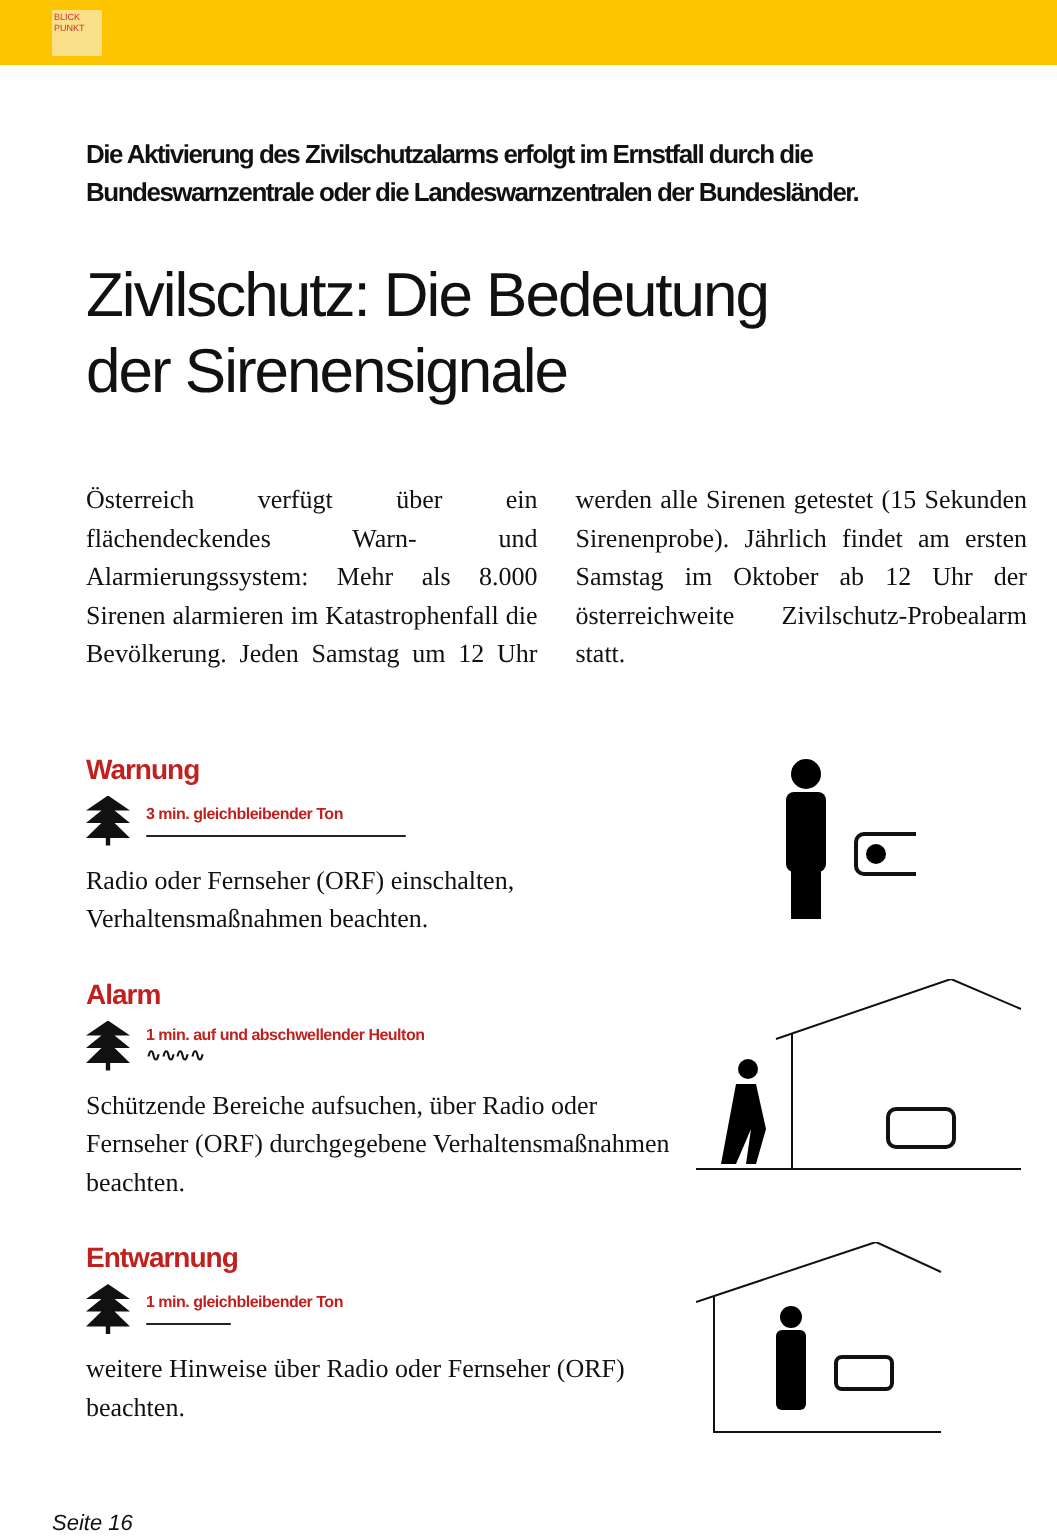BLICK
PUNKT
Die Aktivierung des Zivilschutzalarms erfolgt im Ernstfall durch die Bundeswarnzentrale oder die Landeswarnzentralen der Bundesländer.
Zivilschutz: Die Bedeutung
der Sirenensignale
Österreich verfügt über ein flächendeckendes Warn- und Alarmierungssystem: Mehr als 8.000 Sirenen alarmieren im Katastrophenfall die Bevölkerung. Jeden Samstag um 12 Uhr werden alle Sirenen getestet (15 Sekunden Sirenenprobe). Jährlich findet am ersten Samstag im Oktober ab 12 Uhr der österreichweite Zivilschutz-Probealarm statt.
Warnung
3 min. gleichbleibender Ton
Radio oder Fernseher (ORF) einschalten, Verhaltensmaßnahmen beachten.
Alarm
1 min. auf und abschwellender Heulton
∿∿∿∿
Schützende Bereiche aufsuchen, über Radio oder Fernseher (ORF) durchgegebene Verhaltensmaßnahmen beachten.
Entwarnung
1 min. gleichbleibender Ton
weitere Hinweise über Radio oder Fernseher (ORF) beachten.
Seite 16